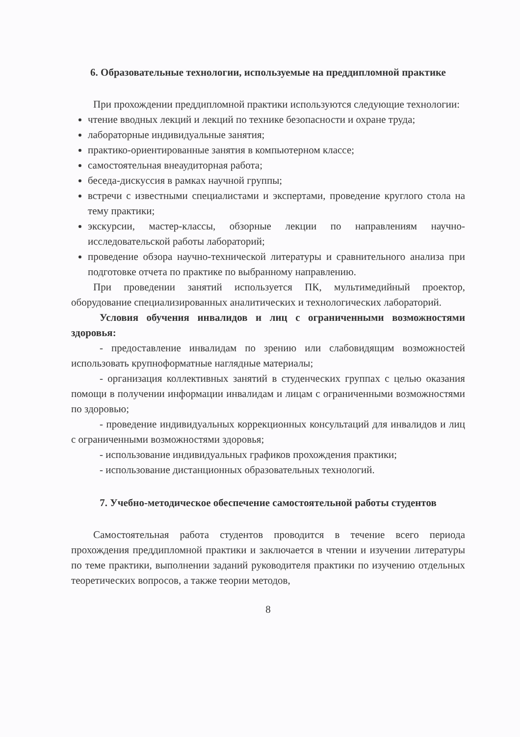6. Образовательные технологии, используемые на преддипломной практике
При прохождении преддипломной практики используются следующие технологии:
чтение вводных лекций и лекций по технике безопасности и охране труда;
лабораторные индивидуальные занятия;
практико-ориентированные занятия в компьютерном классе;
самостоятельная внеаудиторная работа;
беседа-дискуссия в рамках научной группы;
встречи с известными специалистами и экспертами, проведение круглого стола на тему практики;
экскурсии, мастер-классы, обзорные лекции по направлениям научно-исследовательской работы лабораторий;
проведение обзора научно-технической литературы и сравнительного анализа при подготовке отчета по практике по выбранному направлению.
При проведении занятий используется ПК, мультимедийный проектор, оборудование специализированных аналитических и технологических лабораторий.
Условия обучения инвалидов и лиц с ограниченными возможностями здоровья:
- предоставление инвалидам по зрению или слабовидящим возможностей использовать крупноформатные наглядные материалы;
- организация коллективных занятий в студенческих группах с целью оказания помощи в получении информации инвалидам и лицам с ограниченными возможностями по здоровью;
- проведение индивидуальных коррекционных консультаций для инвалидов и лиц с ограниченными возможностями здоровья;
- использование индивидуальных графиков прохождения практики;
- использование дистанционных образовательных технологий.
7. Учебно-методическое обеспечение самостоятельной работы студентов
Самостоятельная работа студентов проводится в течение всего периода прохождения преддипломной практики и заключается в чтении и изучении литературы по теме практики, выполнении заданий руководителя практики по изучению отдельных теоретических вопросов, а также теории методов,
8